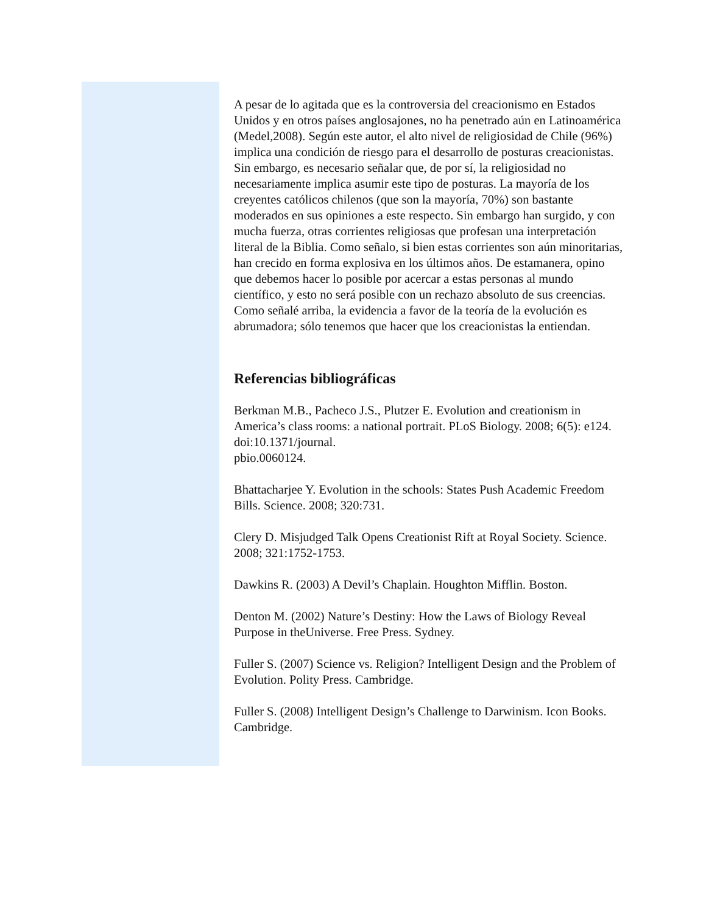A pesar de lo agitada que es la controversia del creacionismo en Estados Unidos y en otros países anglosajones, no ha penetrado aún en Latinoamérica (Medel,2008). Según este autor, el alto nivel de religiosidad de Chile (96%) implica una condición de riesgo para el desarrollo de posturas creacionistas. Sin embargo, es necesario señalar que, de por sí, la religiosidad no necesariamente implica asumir este tipo de posturas. La mayoría de los creyentes católicos chilenos (que son la mayoría, 70%) son bastante moderados en sus opiniones a este respecto. Sin embargo han surgido, y con mucha fuerza, otras corrientes religiosas que profesan una interpretación literal de la Biblia. Como señalo, si bien estas corrientes son aún minoritarias, han crecido en forma explosiva en los últimos años. De estamanera, opino que debemos hacer lo posible por acercar a estas personas al mundo científico, y esto no será posible con un rechazo absoluto de sus creencias. Como señalé arriba, la evidencia a favor de la teoría de la evolución es abrumadora; sólo tenemos que hacer que los creacionistas la entiendan.
Referencias bibliográficas
Berkman M.B., Pacheco J.S., Plutzer E. Evolution and creationism in America’s class rooms: a national portrait. PLoS Biology. 2008; 6(5): e124. doi:10.1371/journal.
pbio.0060124.
Bhattacharjee Y. Evolution in the schools: States Push Academic Freedom Bills. Science. 2008; 320:731.
Clery D. Misjudged Talk Opens Creationist Rift at Royal Society. Science. 2008; 321:1752-1753.
Dawkins R. (2003) A Devil’s Chaplain. Houghton Mifflin. Boston.
Denton M. (2002) Nature’s Destiny: How the Laws of Biology Reveal Purpose in theUniverse. Free Press. Sydney.
Fuller S. (2007) Science vs. Religion? Intelligent Design and the Problem of Evolution. Polity Press. Cambridge.
Fuller S. (2008) Intelligent Design’s Challenge to Darwinism. Icon Books. Cambridge.